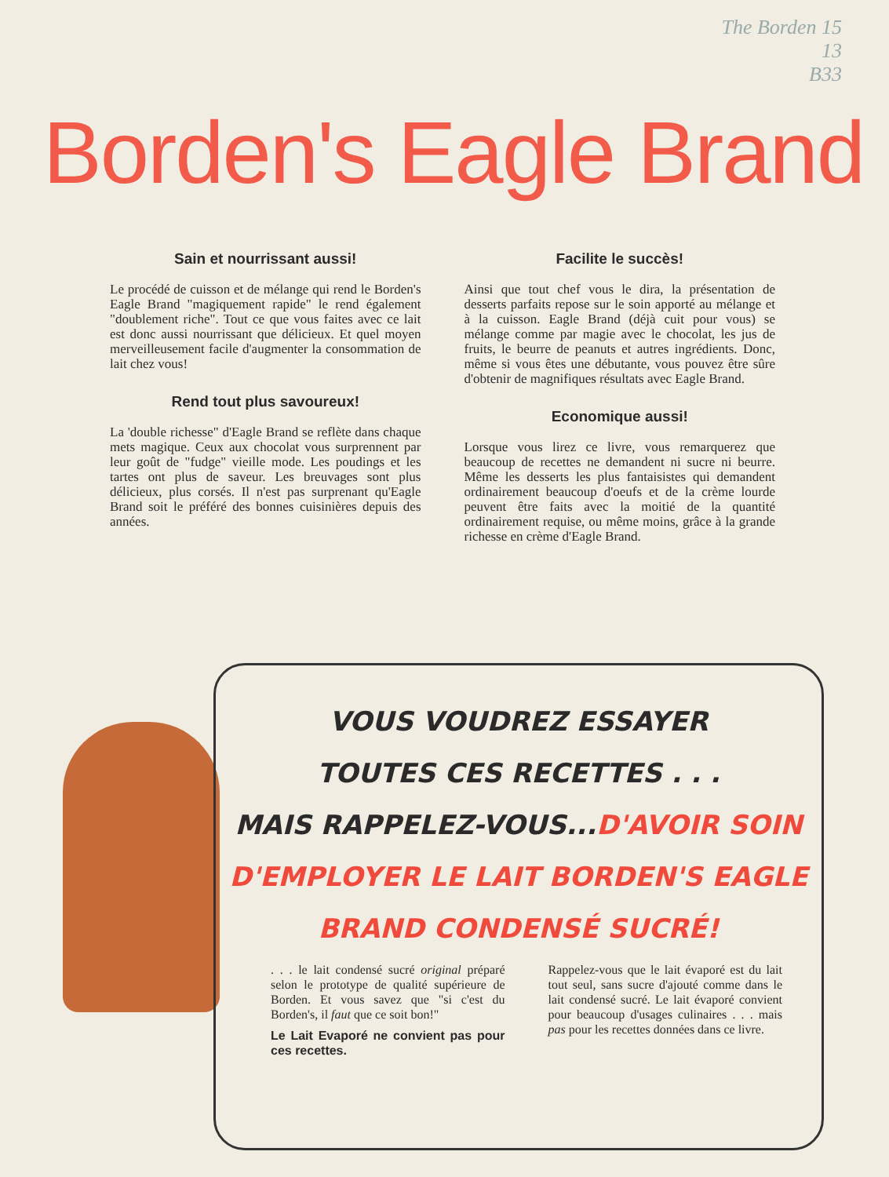The Borden 15
13
B33
Borden's Eagle Brand
Sain et nourrissant aussi!
Le procédé de cuisson et de mélange qui rend le Borden's Eagle Brand "magiquement rapide" le rend également "doublement riche". Tout ce que vous faites avec ce lait est donc aussi nourrissant que délicieux. Et quel moyen merveilleusement facile d'augmenter la consommation de lait chez vous!
Rend tout plus savoureux!
La 'double richesse" d'Eagle Brand se reflète dans chaque mets magique. Ceux aux chocolat vous surprennent par leur goût de "fudge" vieille mode. Les poudings et les tartes ont plus de saveur. Les breuvages sont plus délicieux, plus corsés. Il n'est pas surprenant qu'Eagle Brand soit le préféré des bonnes cuisinières depuis des années.
Facilite le succès!
Ainsi que tout chef vous le dira, la présentation de desserts parfaits repose sur le soin apporté au mélange et à la cuisson. Eagle Brand (déjà cuit pour vous) se mélange comme par magie avec le chocolat, les jus de fruits, le beurre de peanuts et autres ingrédients. Donc, même si vous êtes une débutante, vous pouvez être sûre d'obtenir de magnifiques résultats avec Eagle Brand.
Economique aussi!
Lorsque vous lirez ce livre, vous remarquerez que beaucoup de recettes ne demandent ni sucre ni beurre. Même les desserts les plus fantaisistes qui demandent ordinairement beaucoup d'oeufs et de la crème lourde peuvent être faits avec la moitié de la quantité ordinairement requise, ou même moins, grâce à la grande richesse en crème d'Eagle Brand.
VOUS VOUDREZ ESSAYER
TOUTES CES RECETTES . . .
MAIS RAPPELEZ-VOUS...D'AVOIR SOIN
D'EMPLOYER LE LAIT BORDEN'S EAGLE
BRAND CONDENSÉ SUCRÉ!
. . . le lait condensé sucré original préparé selon le prototype de qualité supérieure de Borden. Et vous savez que "si c'est du Borden's, il faut que ce soit bon!"
Le Lait Evaporé ne convient pas pour ces recettes.
Rappelez-vous que le lait évaporé est du lait tout seul, sans sucre d'ajouté comme dans le lait condensé sucré. Le lait évaporé convient pour beaucoup d'usages culinaires . . . mais pas pour les recettes données dans ce livre.